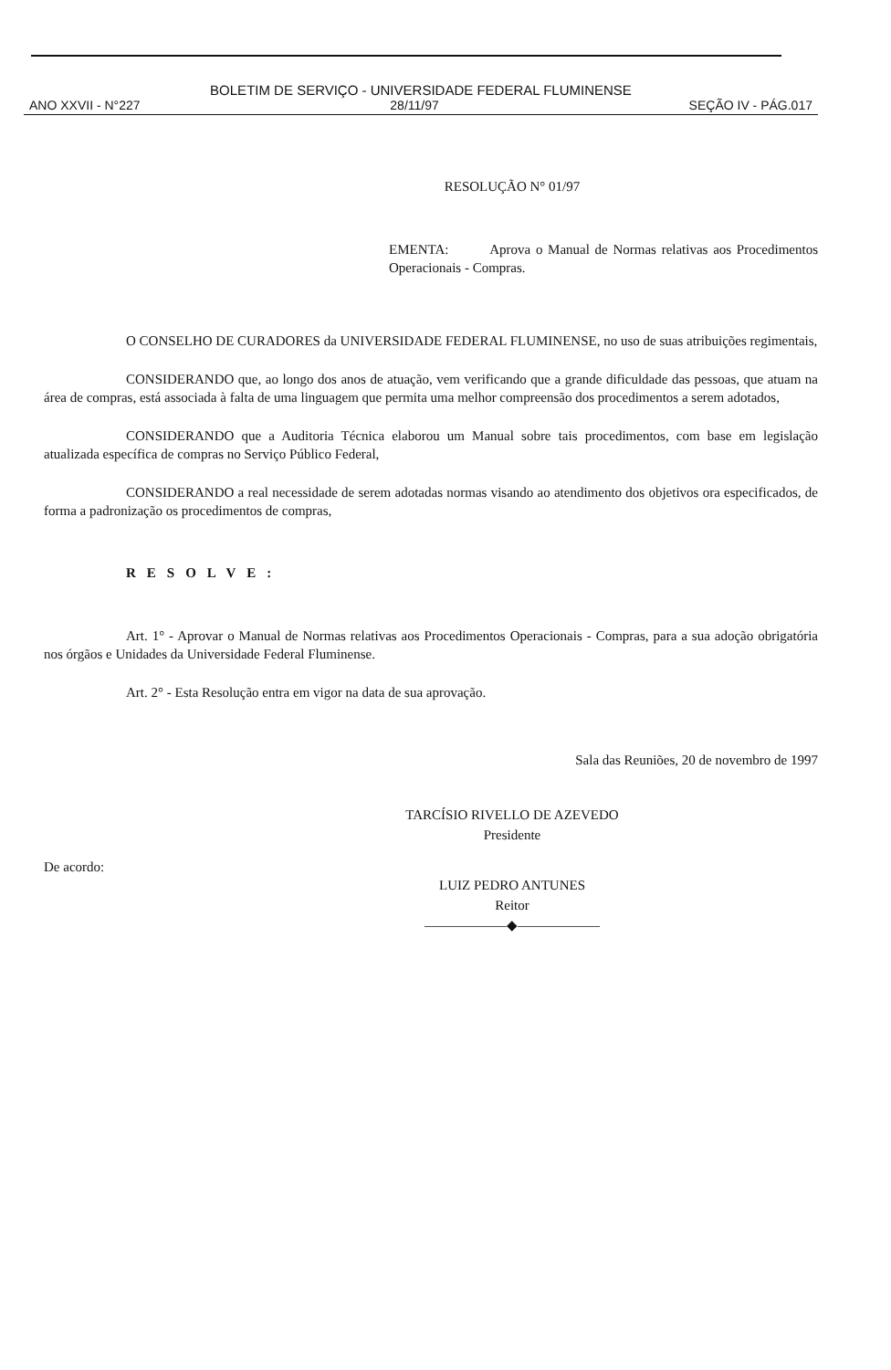BOLETIM DE SERVIÇO - UNIVERSIDADE FEDERAL FLUMINENSE
ANO XXVII - N°227 28/11/97 SEÇÃO IV - PÁG.017
RESOLUÇÃO N° 01/97
EMENTA: Aprova o Manual de Normas relativas aos Procedimentos Operacionais - Compras.
O CONSELHO DE CURADORES da UNIVERSIDADE FEDERAL FLUMINENSE, no uso de suas atribuições regimentais,
CONSIDERANDO que, ao longo dos anos de atuação, vem verificando que a grande dificuldade das pessoas, que atuam na área de compras, está associada à falta de uma linguagem que permita uma melhor compreensão dos procedimentos a serem adotados,
CONSIDERANDO que a Auditoria Técnica elaborou um Manual sobre tais procedimentos, com base em legislação atualizada específica de compras no Serviço Público Federal,
CONSIDERANDO a real necessidade de serem adotadas normas visando ao atendimento dos objetivos ora especificados, de forma a padronização os procedimentos de compras,
RESOLVE:
Art. 1° - Aprovar o Manual de Normas relativas aos Procedimentos Operacionais - Compras, para a sua adoção obrigatória nos órgãos e Unidades da Universidade Federal Fluminense.
Art. 2° - Esta Resolução entra em vigor na data de sua aprovação.
Sala das Reuniões, 20 de novembro de 1997
TARCÍSIO RIVELLO DE AZEVEDO
Presidente
De acordo:
LUIZ PEDRO ANTUNES
Reitor
——————◆——————